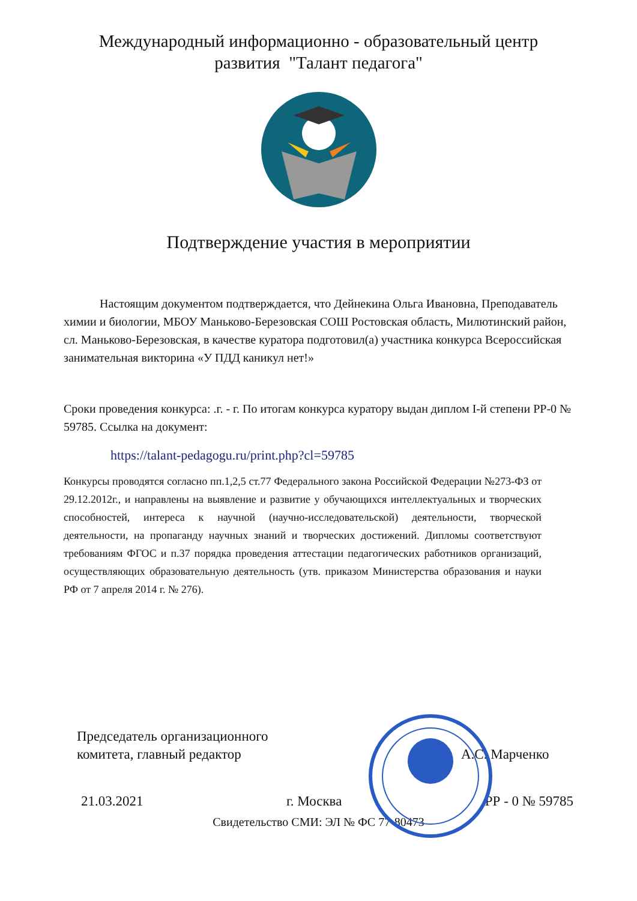Международный информационно - образовательный центр
развития "Талант педагога"
Подтверждение участия в мероприятии
Настоящим документом подтверждается, что Дейнекина Ольга Ивановна, Преподаватель химии и биологии, МБОУ Маньково-Березовская СОШ Ростовская область, Милютинский район, сл. Маньково-Березовская, в качестве куратора подготовил(а) участника конкурса Всероссийская занимательная викторина «У ПДД каникул нет!»
Сроки проведения конкурса: .г. - г. По итогам конкурса куратору выдан диплом I-й степени РР-0 № 59785. Ссылка на документ:
https://talant-pedagogu.ru/print.php?cl=59785
Конкурсы проводятся согласно пп.1,2,5 ст.77 Федерального закона Российской Федерации №273-ФЗ от 29.12.2012г., и направлены на выявление и развитие у обучающихся интеллектуальных и творческих способностей, интереса к научной (научно-исследовательской) деятельности, творческой деятельности, на пропаганду научных знаний и творческих достижений. Дипломы соответствуют требованиям ФГОС и п.37 порядка проведения аттестации педагогических работников организаций, осуществляющих образовательную деятельность (утв. приказом Министерства образования и науки РФ от 7 апреля 2014 г. № 276).
Председатель организационного
комитета, главный редактор
А.С. Марченко
21.03.2021 г. Москва РР - 0 № 59785
Свидетельство СМИ: ЭЛ № ФС 77-80473